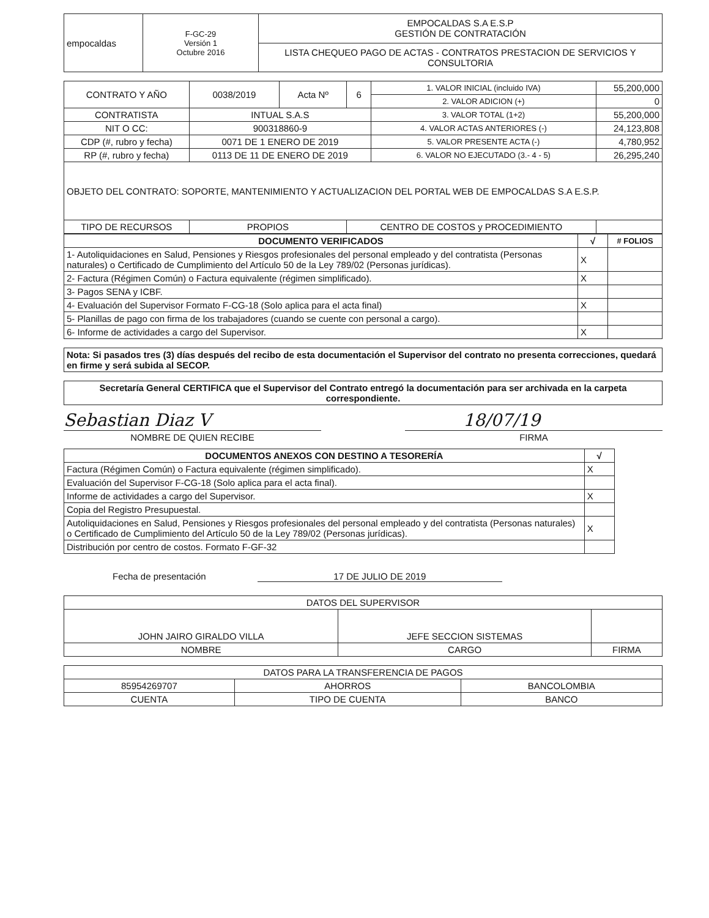| empocaldas | F-GC-29 Versión 1 Octubre 2016 | EMPOCALDAS S.A E.S.P GESTIÓN DE CONTRATACIÓN |
| | | LISTA CHEQUEO PAGO DE ACTAS - CONTRATOS PRESTACION DE SERVICIOS Y CONSULTORIA |
| CONTRATO Y AÑO | 0038/2019 | Acta Nº | 6 | 1. VALOR INICIAL (incluido IVA) | 55,200,000 |
| | | | | 2. VALOR ADICION (+) | 0 |
| CONTRATISTA | INTUAL S.A.S | | | 3. VALOR TOTAL (1+2) | 55,200,000 |
| NIT O CC: | 900318860-9 | | | 4. VALOR ACTAS ANTERIORES (-) | 24,123,808 |
| CDP (#, rubro y fecha) | 0071 DE 1 ENERO DE 2019 | | | 5. VALOR PRESENTE ACTA (-) | 4,780,952 |
| RP (#, rubro y fecha) | 0113 DE 11 DE ENERO DE 2019 | | | 6. VALOR NO EJECUTADO (3.- 4 - 5) | 26,295,240 |
| OBJETO DEL CONTRATO: SOPORTE, MANTENIMIENTO Y ACTUALIZACION DEL PORTAL WEB DE EMPOCALDAS S.A E.S.P. | | | | | |
| TIPO DE RECURSOS | PROPIOS | | CENTRO DE COSTOS y PROCEDIMIENTO | | |
| DOCUMENTO VERIFICADOS | √ | # FOLIOS |
| --- | --- | --- |
| 1- Autoliquidaciones en Salud, Pensiones y Riesgos profesionales del personal empleado y del contratista (Personas naturales) o Certificado de Cumplimiento del Artículo 50 de la Ley 789/02 (Personas jurídicas). | X | |
| 2- Factura (Régimen Común) o Factura equivalente (régimen simplificado). | X | |
| 3- Pagos SENA y ICBF. | | |
| 4- Evaluación del Supervisor Formato F-CG-18 (Solo aplica para el acta final) | X | |
| 5- Planillas de pago con firma de los trabajadores (cuando se cuente con personal a cargo). | | |
| 6- Informe de actividades a cargo del Supervisor. | X | |
| Nota: Si pasados tres (3) días después del recibo de esta documentación el Supervisor del contrato no presenta correcciones, quedará en firme y será subida al SECOP. |
| Secretaría General CERTIFICA que el Supervisor del Contrato entregó la documentación para ser archivada en la carpeta correspondiente. |
Sebastian Diaz V 18/07/19
NOMBRE DE QUIEN RECIBE FIRMA
| DOCUMENTOS ANEXOS CON DESTINO A TESORERÍA | √ |
| --- | --- |
| Factura (Régimen Común) o Factura equivalente (régimen simplificado). | X |
| Evaluación del Supervisor F-CG-18 (Solo aplica para el acta final). | |
| Informe de actividades a cargo del Supervisor. | X |
| Copia del Registro Presupuestal. | |
| Autoliquidaciones en Salud, Pensiones y Riesgos profesionales del personal empleado y del contratista (Personas naturales) o Certificado de Cumplimiento del Artículo 50 de la Ley 789/02 (Personas jurídicas). | X |
| Distribución por centro de costos. Formato F-GF-32 | |
Fecha de presentación 17 DE JULIO DE 2019
| DATOS DEL SUPERVISOR | | |
| JOHN JAIRO GIRALDO VILLA | JEFE SECCION SISTEMAS | |
| NOMBRE | CARGO | FIRMA |
| DATOS PARA LA TRANSFERENCIA DE PAGOS | | |
| 85954269707 | AHORROS | BANCOLOMBIA |
| CUENTA | TIPO DE CUENTA | BANCO |